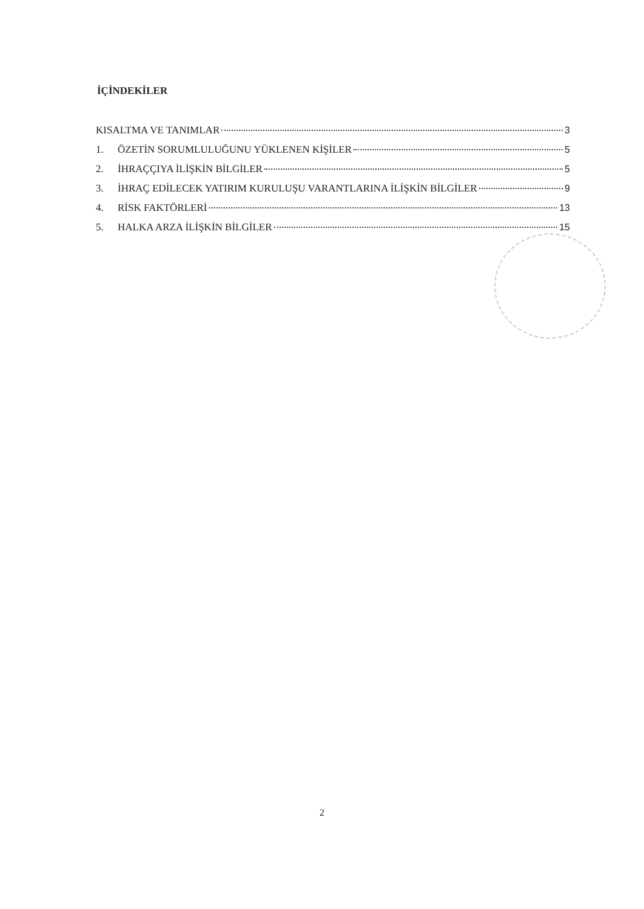İÇİNDEKİLER
KISALTMA VE TANIMLAR 3
1. ÖZETİN SORUMLULUĞUNU YÜKLENEN KİŞİLER 5
2. İHRAÇÇIYA İLİŞKİN BİLGİLER 5
3. İHRAÇ EDİLECEK YATIRIM KURULUŞU VARANTLARINA İLİŞKİN BİLGİLER 9
4. RİSK FAKTÖRLERİ 13
5. HALKA ARZA İLİŞKİN BİLGİLER 15
2